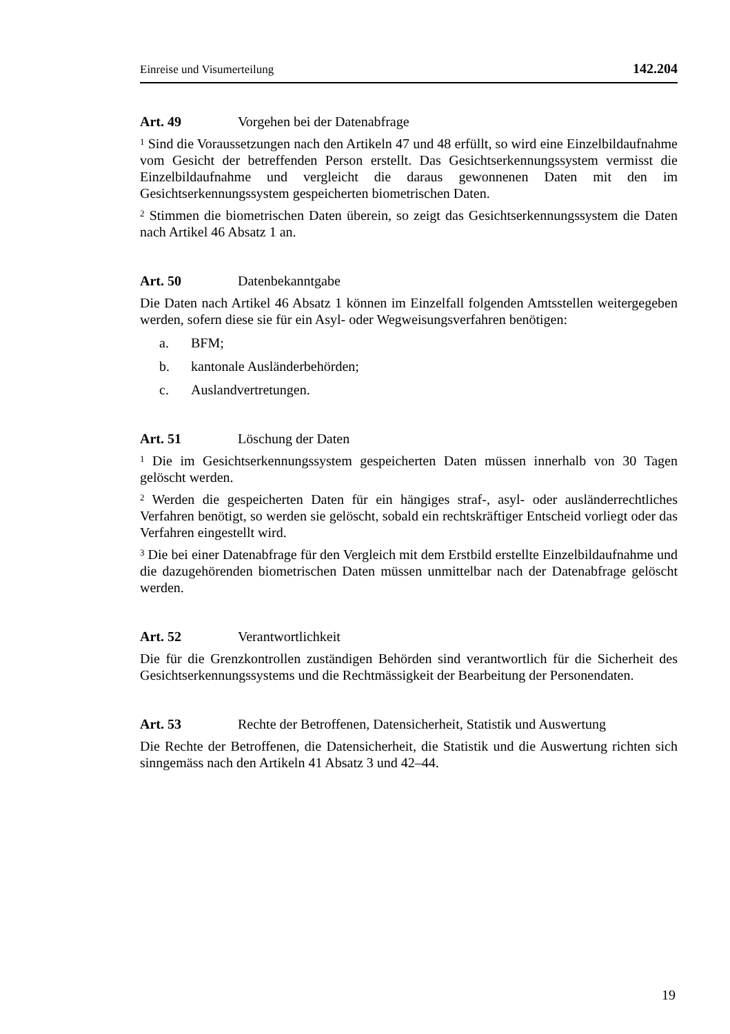Einreise und Visumerteilung 142.204
Art. 49 Vorgehen bei der Datenabfrage
<sup>1</sup> Sind die Voraussetzungen nach den Artikeln 47 und 48 erfüllt, so wird eine Einzelbildaufnahme vom Gesicht der betreffenden Person erstellt. Das Gesichtserkennungssystem vermisst die Einzelbildaufnahme und vergleicht die daraus gewonnenen Daten mit den im Gesichtserkennungssystem gespeicherten biometrischen Daten.
<sup>2</sup> Stimmen die biometrischen Daten überein, so zeigt das Gesichtserkennungssystem die Daten nach Artikel 46 Absatz 1 an.
Art. 50 Datenbekanntgabe
Die Daten nach Artikel 46 Absatz 1 können im Einzelfall folgenden Amtsstellen weitergegeben werden, sofern diese sie für ein Asyl- oder Wegweisungsverfahren benötigen:
a. BFM;
b. kantonale Ausländerbehörden;
c. Auslandvertretungen.
Art. 51 Löschung der Daten
<sup>1</sup> Die im Gesichtserkennungssystem gespeicherten Daten müssen innerhalb von 30 Tagen gelöscht werden.
<sup>2</sup> Werden die gespeicherten Daten für ein hängiges straf-, asyl- oder ausländerrechtliches Verfahren benötigt, so werden sie gelöscht, sobald ein rechtskräftiger Entscheid vorliegt oder das Verfahren eingestellt wird.
<sup>3</sup> Die bei einer Datenabfrage für den Vergleich mit dem Erstbild erstellte Einzelbildaufnahme und die dazugehörenden biometrischen Daten müssen unmittelbar nach der Datenabfrage gelöscht werden.
Art. 52 Verantwortlichkeit
Die für die Grenzkontrollen zuständigen Behörden sind verantwortlich für die Sicherheit des Gesichtserkennungssystems und die Rechtmässigkeit der Bearbeitung der Personendaten.
Art. 53 Rechte der Betroffenen, Datensicherheit, Statistik und Auswertung
Die Rechte der Betroffenen, die Datensicherheit, die Statistik und die Auswertung richten sich sinngemäss nach den Artikeln 41 Absatz 3 und 42–44.
19